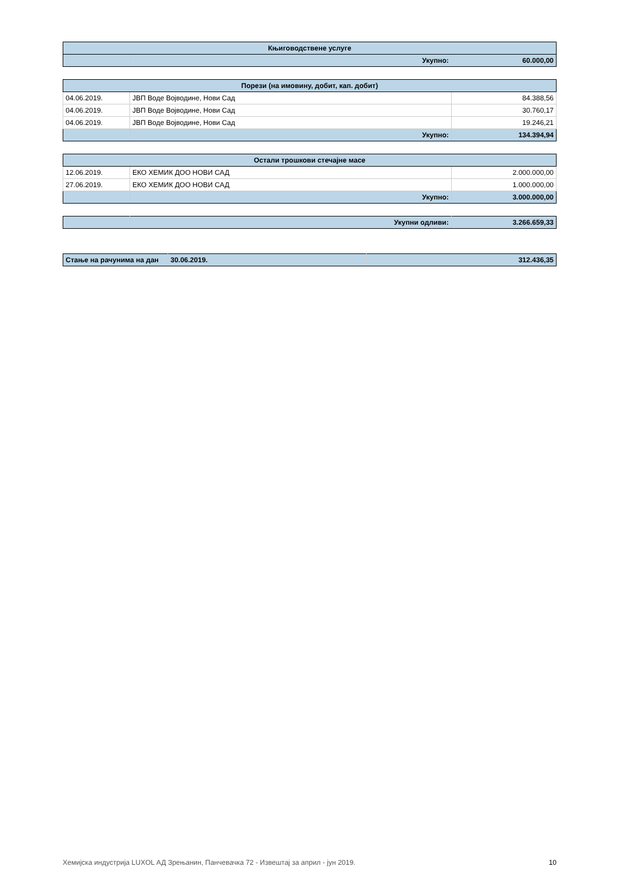| Књиговодствене услуге | | |
| | Укупно: | 60.000,00 |
| Порези (на имовину, добит, кап. добит) | | |
| 04.06.2019. | ЈВП Воде Војводине, Нови Сад | 84.388,56 |
| 04.06.2019. | ЈВП Воде Војводине, Нови Сад | 30.760,17 |
| 04.06.2019. | ЈВП Воде Војводине, Нови Сад | 19.246,21 |
| | Укупно: | 134.394,94 |
| Остали трошкови стечајне масе | | |
| 12.06.2019. | ЕКО ХЕМИК ДОО НОВИ САД | 2.000.000,00 |
| 27.06.2019. | ЕКО ХЕМИК ДОО НОВИ САД | 1.000.000,00 |
| | Укупно: | 3.000.000,00 |
| | Укупни одливи: | 3.266.659,33 |
| Стање на рачунима на дан | 30.06.2019. | 312.436,35 |
Хемијска индустрија LUXOL АД Зрењанин, Панчевачка 72 - Извештај за април - јун 2019. 10